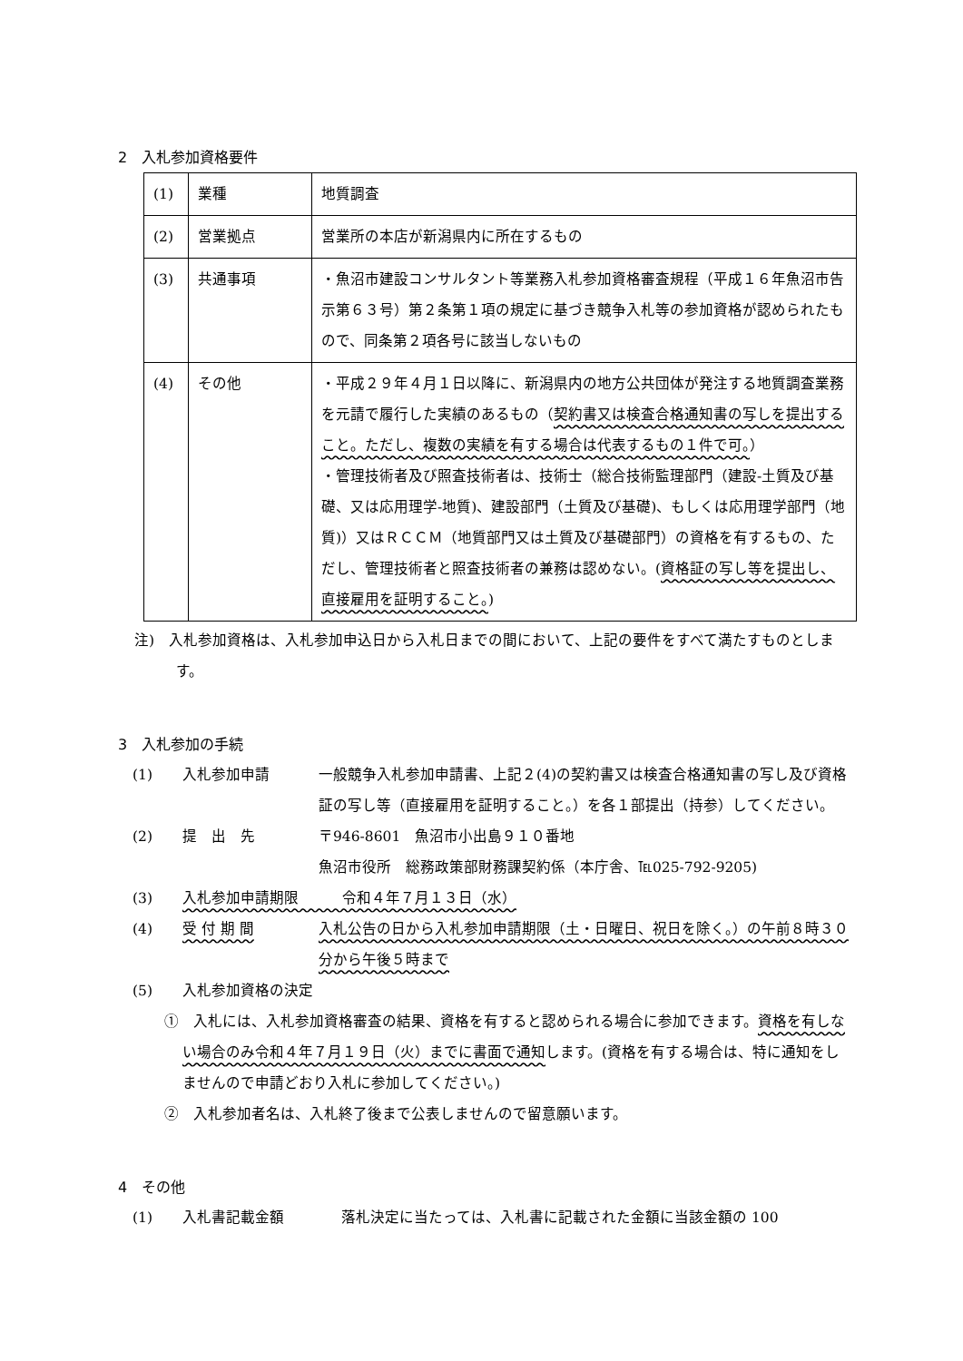2　入札参加資格要件
| (1) | 業種 | 地質調査 |
| (2) | 営業拠点 | 営業所の本店が新潟県内に所在するもの |
| (3) | 共通事項 | ・魚沼市建設コンサルタント等業務入札参加資格審査規程（平成１６年魚沼市告示第６３号）第２条第１項の規定に基づき競争入札等の参加資格が認められたもので、同条第２項各号に該当しないもの |
| (4) | その他 | ・平成２９年４月１日以降に、新潟県内の地方公共団体が発注する地質調査業務を元請で履行した実績のあるもの（ 契約書又は検査合格通知書の写しを提出すること。ただし、複数の実績を有する場合は代表するもの１件で可。 ） ・管理技術者及び照査技術者は、技術士（総合技術監理部門（建設-土質及び基礎、又は応用理学-地質)、建設部門（土質及び基礎)、もしくは応用理学部門（地質)）又はＲＣＣＭ（地質部門又は土質及び基礎部門）の資格を有するもの、ただし、管理技術者と照査技術者の兼務は認めない。( 資格証の写し等を提出し、直接雇用を証明すること。 ) |
注)　入札参加資格は、入札参加申込日から入札日までの間において、上記の要件をすべて満たすものとします。
3　入札参加の手続
(1) 入札参加申請 一般競争入札参加申請書、上記２(4)の契約書又は検査合格通知書の写し及び資格証の写し等（直接雇用を証明すること。）を各１部提出（持参）してください。
(2) 提　出　先 〒946-8601　魚沼市小出島９１０番地
魚沼市役所　総務政策部財務課契約係（本庁舎、℡025-792-9205)
(3) 入札参加申請期限　　　令和４年７月１３日（水）
(4) 受 付 期 間 入札公告の日から入札参加申請期限（土・日曜日、祝日を除く。）の午前８時３０分から午後５時まで
(5) 入札参加資格の決定
①　入札には、入札参加資格審査の結果、資格を有すると認められる場合に参加できます。資格を有しない場合のみ令和４年７月１９日（火）までに書面で通知します。(資格を有する場合は、特に通知をしませんので申請どおり入札に参加してください。)
②　入札参加者名は、入札終了後まで公表しませんので留意願います。
4　その他
(1) 入札書記載金額 落札決定に当たっては、入札書に記載された金額に当該金額の 100